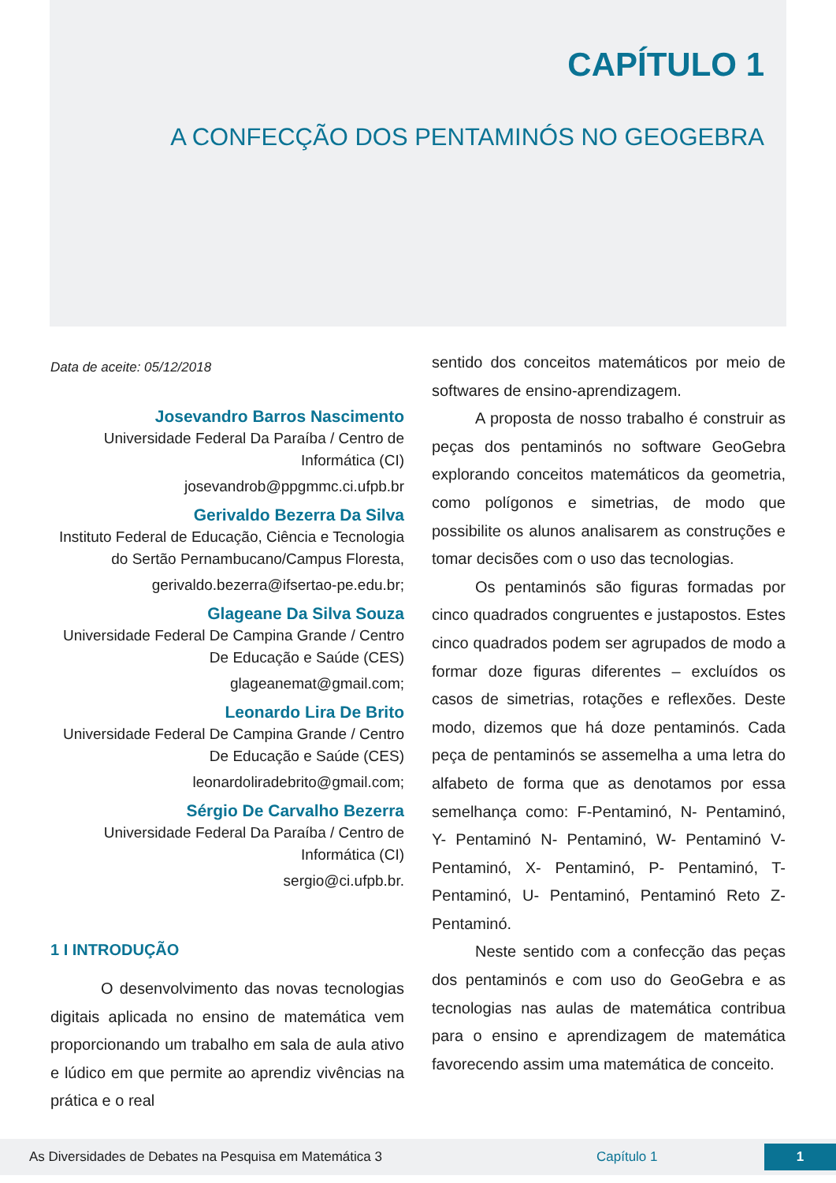CAPÍTULO 1
A CONFECÇÃO DOS PENTAMINÓS NO GEOGEBRA
Data de aceite: 05/12/2018
Josevandro Barros Nascimento
Universidade Federal Da Paraíba / Centro de Informática (CI)
josevandrob@ppgmmc.ci.ufpb.br
Gerivaldo Bezerra Da Silva
Instituto Federal de Educação, Ciência e Tecnologia do Sertão Pernambucano/Campus Floresta,
gerivaldo.bezerra@ifsertao-pe.edu.br;
Glageane Da Silva Souza
Universidade Federal De Campina Grande / Centro De Educação e Saúde (CES)
glageanemat@gmail.com;
Leonardo Lira De Brito
Universidade Federal De Campina Grande / Centro De Educação e Saúde (CES)
leonardoliradebrito@gmail.com;
Sérgio De Carvalho Bezerra
Universidade Federal Da Paraíba / Centro de Informática (CI)
sergio@ci.ufpb.br.
1 I INTRODUÇÃO
O desenvolvimento das novas tecnologias digitais aplicada no ensino de matemática vem proporcionando um trabalho em sala de aula ativo e lúdico em que permite ao aprendiz vivências na prática e o real
sentido dos conceitos matemáticos por meio de softwares de ensino-aprendizagem.
A proposta de nosso trabalho é construir as peças dos pentaminós no software GeoGebra explorando conceitos matemáticos da geometria, como polígonos e simetrias, de modo que possibilite os alunos analisarem as construções e tomar decisões com o uso das tecnologias.
Os pentaminós são figuras formadas por cinco quadrados congruentes e justapostos. Estes cinco quadrados podem ser agrupados de modo a formar doze figuras diferentes – excluídos os casos de simetrias, rotações e reflexões. Deste modo, dizemos que há doze pentaminós. Cada peça de pentaminós se assemelha a uma letra do alfabeto de forma que as denotamos por essa semelhança como: F-Pentaminó, N- Pentaminó, Y- Pentaminó N- Pentaminó, W- Pentaminó V- Pentaminó, X- Pentaminó, P- Pentaminó, T- Pentaminó, U- Pentaminó, Pentaminó Reto Z- Pentaminó.
Neste sentido com a confecção das peças dos pentaminós e com uso do GeoGebra e as tecnologias nas aulas de matemática contribua para o ensino e aprendizagem de matemática favorecendo assim uma matemática de conceito.
As Diversidades de Debates na Pesquisa em Matemática 3 Capítulo 1 1